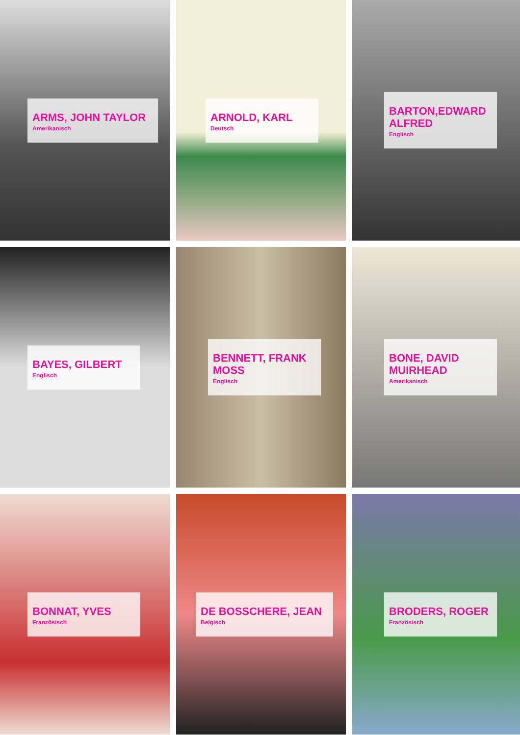ARMS, JOHN TAYLOR
Amerikanisch
ARNOLD, KARL
Deutsch
BARTON,EDWARD ALFRED
Englisch
BAYES, GILBERT
Englisch
BENNETT, FRANK MOSS
Englisch
BONE, DAVID MUIRHEAD
Amerikanisch
BONNAT, YVES
Französisch
DE BOSSCHERE, JEAN
Belgisch
BRODERS, ROGER
Französisch